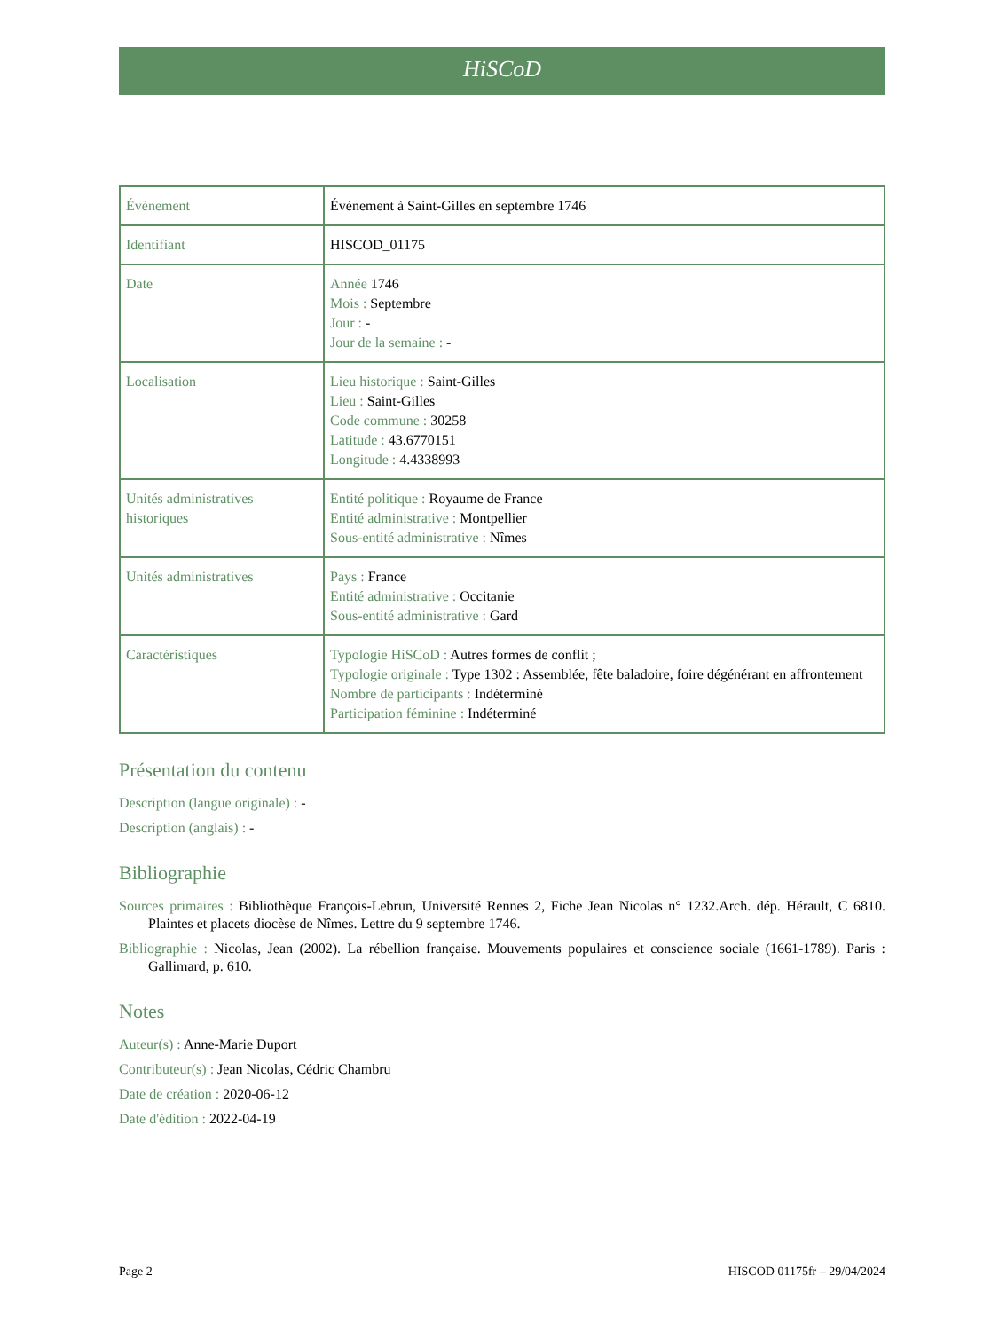HiSCoD
| Évènement | Évènement à Saint-Gilles en septembre 1746 |
| Identifiant | HISCOD_01175 |
| Date | Année 1746 Mois : Septembre Jour : - Jour de la semaine : - |
| Localisation | Lieu historique : Saint-Gilles Lieu : Saint-Gilles Code commune : 30258 Latitude : 43.6770151 Longitude : 4.4338993 |
| Unités administratives historiques | Entité politique : Royaume de France Entité administrative : Montpellier Sous-entité administrative : Nîmes |
| Unités administratives | Pays : France Entité administrative : Occitanie Sous-entité administrative : Gard |
| Caractéristiques | Typologie HiSCoD : Autres formes de conflit ; Typologie originale : Type 1302 : Assemblée, fête baladoire, foire dégénérant en affrontement Nombre de participants : Indéterminé Participation féminine : Indéterminé |
Présentation du contenu
Description (langue originale) : -
Description (anglais) : -
Bibliographie
Sources primaires : Bibliothèque François-Lebrun, Université Rennes 2, Fiche Jean Nicolas n° 1232.Arch. dép. Hérault, C 6810. Plaintes et placets diocèse de Nîmes. Lettre du 9 septembre 1746.
Bibliographie : Nicolas, Jean (2002). La rébellion française. Mouvements populaires et conscience sociale (1661-1789). Paris : Gallimard, p. 610.
Notes
Auteur(s) : Anne-Marie Duport
Contributeur(s) : Jean Nicolas, Cédric Chambru
Date de création : 2020-06-12
Date d'édition : 2022-04-19
Page 2 HISCOD 01175fr – 29/04/2024